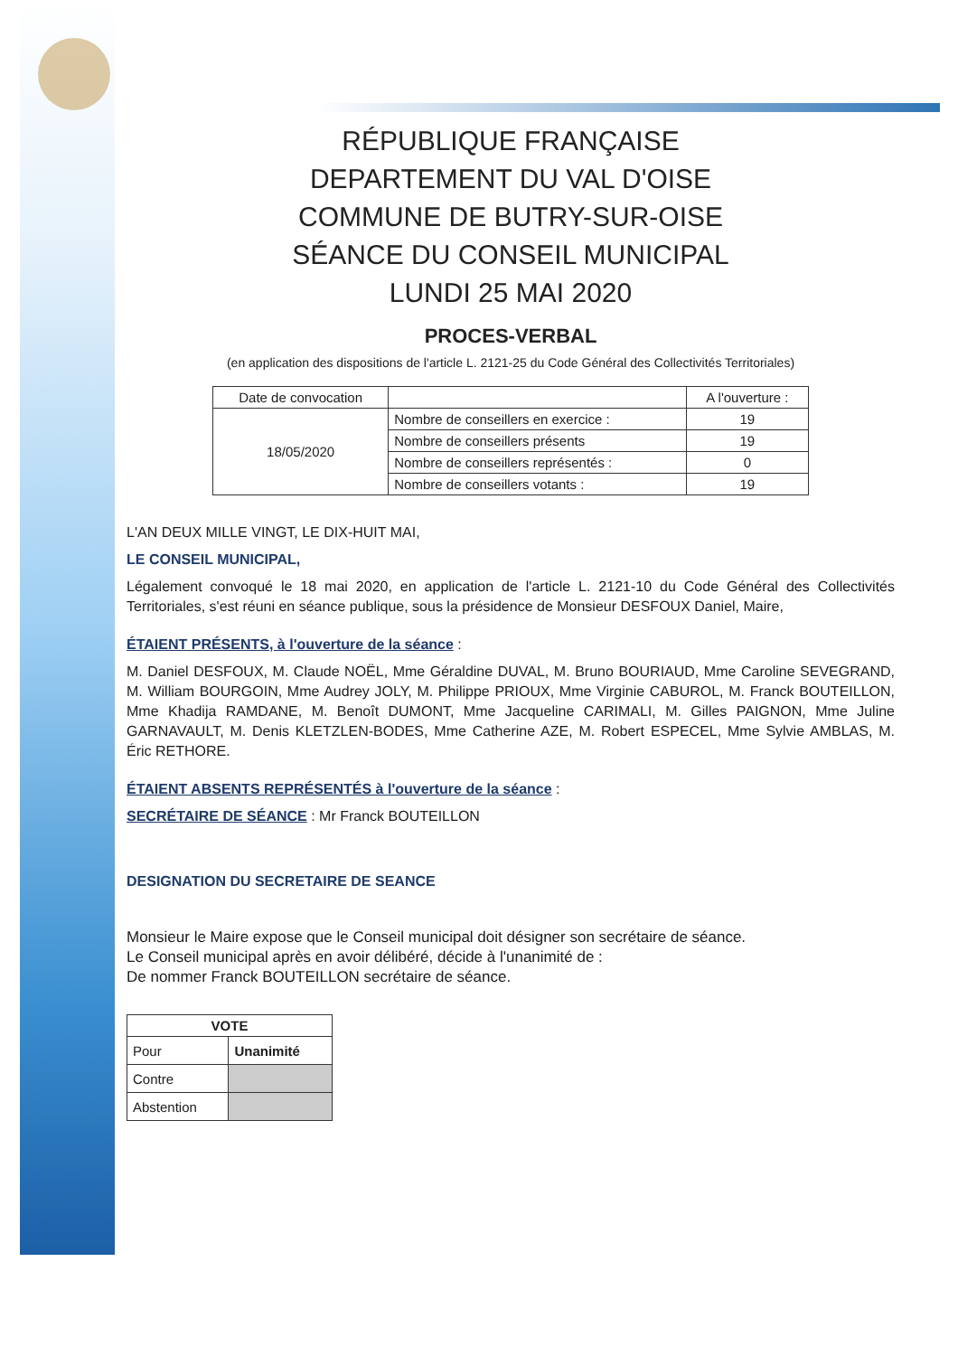RÉPUBLIQUE FRANÇAISE
DEPARTEMENT DU VAL D'OISE
COMMUNE DE BUTRY-SUR-OISE
SÉANCE DU CONSEIL MUNICIPAL
LUNDI 25 MAI 2020
PROCES-VERBAL
(en application des dispositions de l'article L. 2121-25 du Code Général des Collectivités Territoriales)
| Date de convocation | | A l'ouverture : |
| 18/05/2020 | Nombre de conseillers en exercice : | 19 |
| | Nombre de conseillers présents | 19 |
| | Nombre de conseillers représentés : | 0 |
| | Nombre de conseillers votants : | 19 |
L'AN DEUX MILLE VINGT, LE DIX-HUIT MAI,
LE CONSEIL MUNICIPAL,
Légalement convoqué le 18 mai 2020, en application de l'article L. 2121-10 du Code Général des Collectivités Territoriales, s'est réuni en séance publique, sous la présidence de Monsieur DESFOUX Daniel, Maire,
ÉTAIENT PRÉSENTS, à l'ouverture de la séance :
M. Daniel DESFOUX, M. Claude NOËL, Mme Géraldine DUVAL, M. Bruno BOURIAUD, Mme Caroline SEVEGRAND, M. William BOURGOIN, Mme Audrey JOLY, M. Philippe PRIOUX, Mme Virginie CABUROL, M. Franck BOUTEILLON, Mme Khadija RAMDANE, M. Benoît DUMONT, Mme Jacqueline CARIMALI, M. Gilles PAIGNON, Mme Juline GARNAVAULT, M. Denis KLETZLEN-BODES, Mme Catherine AZE, M. Robert ESPECEL, Mme Sylvie AMBLAS, M. Éric RETHORE.
ÉTAIENT ABSENTS REPRÉSENTÉS à l'ouverture de la séance :
SECRÉTAIRE DE SÉANCE : Mr Franck BOUTEILLON
DESIGNATION DU SECRETAIRE DE SEANCE
Monsieur le Maire expose que le Conseil municipal doit désigner son secrétaire de séance.
Le Conseil municipal après en avoir délibéré, décide à l'unanimité de :
De nommer Franck BOUTEILLON secrétaire de séance.
| VOTE | |
| --- | --- |
| Pour | Unanimité |
| Contre | |
| Abstention | |